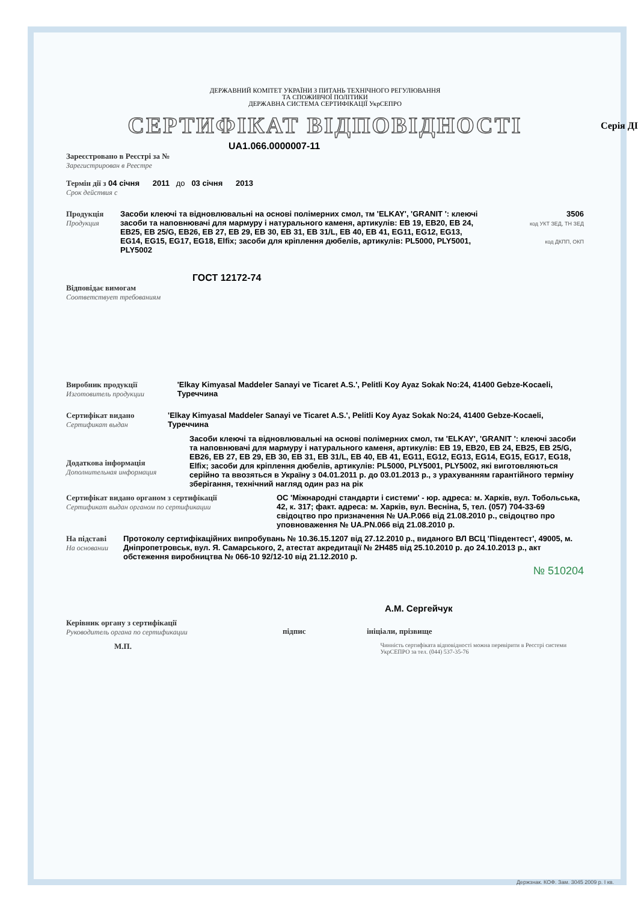Серія ДІ
ДЕРЖАВНИЙ КОМІТЕТ УКРАЇНИ З ПИТАНЬ ТЕХНІЧНОГО РЕГУЛЮВАННЯ
ТА СПОЖИВЧОЇ ПОЛІТИКИ
ДЕРЖАВНА СИСТЕМА СЕРТИФІКАЦІЇ УкрСЕПРО
СЕРТИФІКАТ ВІДПОВІДНОСТІ
UA1.066.0000007-11
Зареєстровано в Реєстрі за №
Зарегистрирован в Реестре
Термін дії з 04 січня 2011 до 03 січня 2013
Срок действия с
Продукція
Продукция
Засоби клеючі та відновлювальні на основі полімерних смол, тм 'ELKAY', 'GRANIT ': клеючі засоби та наповнювачі для мармуру і натурального каменя, артикулів: EB 19, EB20, EB 24, EB25, EB 25/G, EB26, EB 27, EB 29, EB 30, EB 31, EB 31/L, EB 40, EB 41, EG11, EG12, EG13, EG14, EG15, EG17, EG18, Elfix; засоби для кріплення дюбелів, артикулів: PL5000, PLY5001, PLY5002
3506
код УКТ ЗЕД, ТН ЗЕД
код ДКПП, ОКП
ГОСТ 12172-74
Відповідає вимогам
Соответствует требованиям
Виробник продукції
Изготовитель продукции
'Elkay Kimyasal Maddeler Sanayi ve Ticaret A.S.', Pelitli Koy Ayaz Sokak No:24, 41400 Gebze-Kocaeli, Туреччина
Сертифікат видано
Сертификат выдан
'Elkay Kimyasal Maddeler Sanayi ve Ticaret A.S.', Pelitli Koy Ayaz Sokak No:24, 41400 Gebze-Kocaeli, Туреччина
Додаткова інформація
Дополнительная информация
Засоби клеючі та відновлювальні на основі полімерних смол, тм 'ELKAY', 'GRANIT ': клеючі засоби та наповнювачі для мармуру і натурального каменя, артикулів: EB 19, EB20, EB 24, EB25, EB 25/G, EB26, EB 27, EB 29, EB 30, EB 31, EB 31/L, EB 40, EB 41, EG11, EG12, EG13, EG14, EG15, EG17, EG18, Elfix; засоби для кріплення дюбелів, артикулів: PL5000, PLY5001, PLY5002, які виготовляються серійно та ввозяться в Україну з 04.01.2011 р. до 03.01.2013 р., з урахуванням гарантійного терміну зберігання, технічний нагляд один раз на рік
Сертифікат видано органом з сертифікації
Сертификат выдан органом по сертификации
ОС 'Міжнародні стандарти і системи' - юр. адреса: м. Харків, вул. Тобольська, 42, к. 317; факт. адреса: м. Харків, вул. Весніна, 5, тел. (057) 704-33-69 свідоцтво про призначення № UA.P.066 від 21.08.2010 р., свідоцтво про уповноваження № UA.PN.066 від 21.08.2010 р.
На підставі
На основании
Протоколу сертифікаційних випробувань № 10.36.15.1207 від 27.12.2010 р., виданого ВЛ ВСЦ 'Південтест', 49005, м. Дніпропетровськ, вул. Я. Самарського, 2, атестат акредитації № 2Н485 від 25.10.2010 р. до 24.10.2013 р., акт обстеження виробництва № 066-10 92/12-10 від 21.12.2010 р.
А.М. Сергейчук
Керівник органу з сертифікації
Руководитель органа по сертификации
підпис ініціали, прізвище
М.П.
Чинність сертифіката відповідності можна перевірити в Реєстрі системи УкрСЕПРО за тел. (044) 537-35-76
№ 510204
Держзнак. КОФ. Зам. 3045 2009 р. І кв.